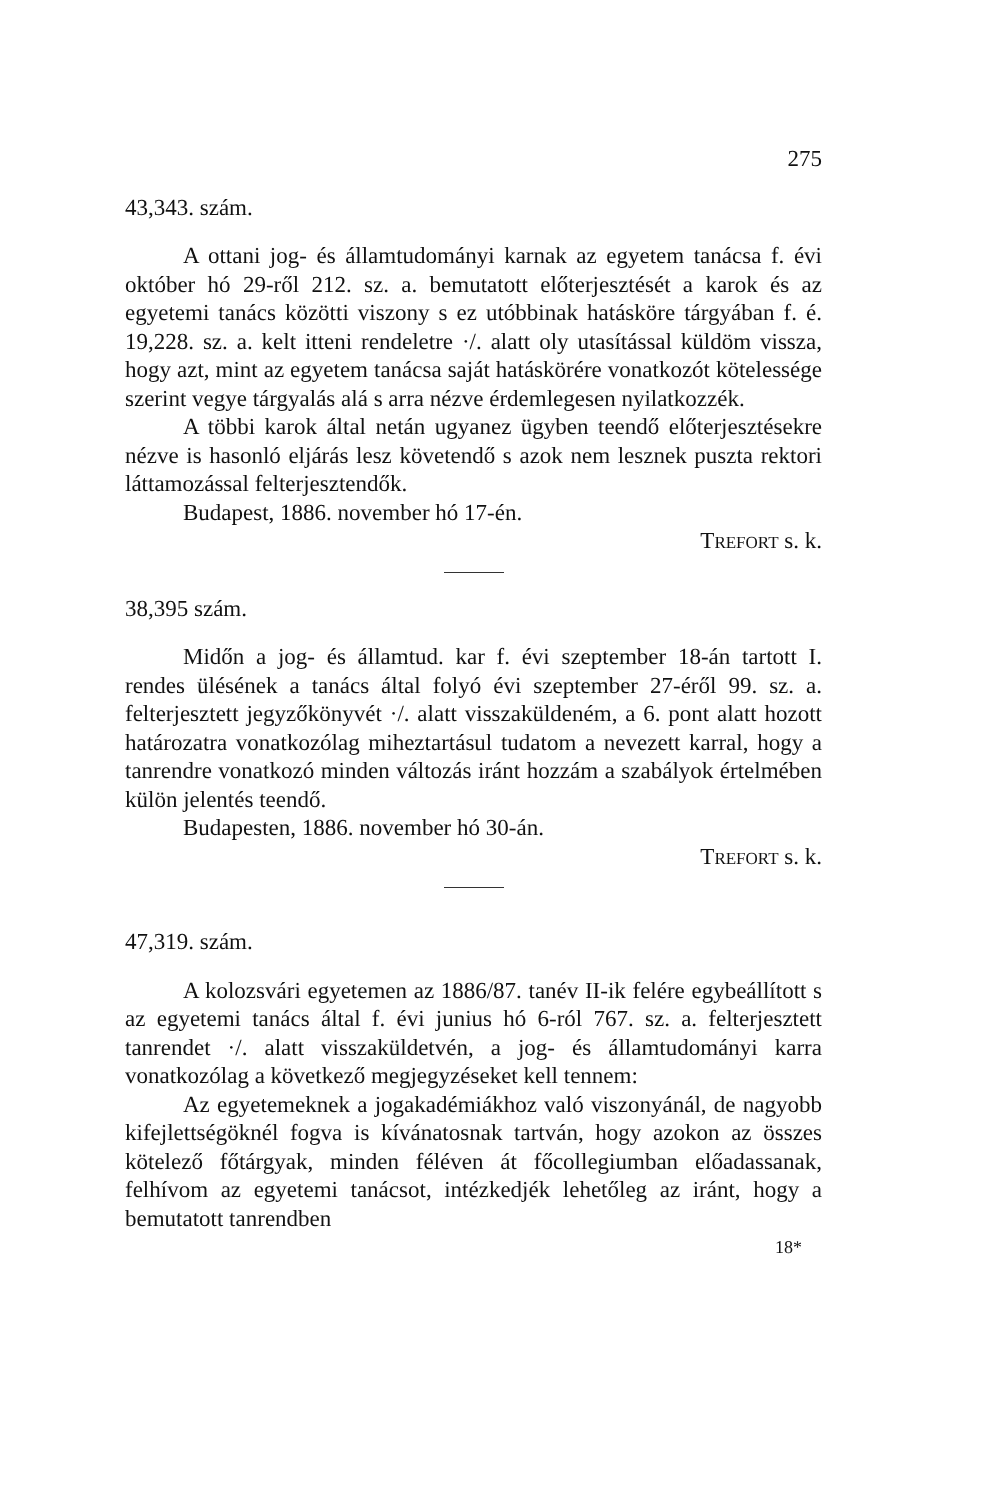275
43,343. szám.
A ottani jog- és államtudományi karnak az egyetem tanácsa f. évi október hó 29-ről 212. sz. a. bemutatott előterjesztését a karok és az egyetemi tanács közötti viszony s ez utóbbinak hatásköre tárgyában f. é. 19,228. sz. a. kelt itteni rendeletre ·/. alatt oly utasítással küldöm vissza, hogy azt, mint az egyetem tanácsa saját hatáskörére vonatkozót kötelessége szerint vegye tárgyalás alá s arra nézve érdemlegesen nyilatkozzék.
A többi karok által netán ugyanez ügyben teendő előterjesztésekre nézve is hasonló eljárás lesz követendő s azok nem lesznek puszta rektori láttamozással felterjesztendők.
Budapest, 1886. november hó 17-én.
TREFORT s. k.
38,395 szám.
Midőn a jog- és államtud. kar f. évi szeptember 18-án tartott I. rendes ülésének a tanács által folyó évi szeptember 27-éről 99. sz. a. felterjesztett jegyzőkönyvét ·/. alatt visszaküldeném, a 6. pont alatt hozott határozatra vonatkozólag miheztartásul tudatom a nevezett karral, hogy a tanrendre vonatkozó minden változás iránt hozzám a szabályok értelmében külön jelentés teendő.
Budapesten, 1886. november hó 30-án.
TREFORT s. k.
47,319. szám.
A kolozsvári egyetemen az 1886/87. tanév II-ik felére egybeállított s az egyetemi tanács által f. évi junius hó 6-ról 767. sz. a. felterjesztett tanrendet ·/. alatt visszaküldetvén, a jog- és államtudományi karra vonatkozólag a következő megjegyzéseket kell tennem:
Az egyetemeknek a jogakadémiákhoz való viszonyánál, de nagyobb kifejlettségöknél fogva is kívánatosnak tartván, hogy azokon az összes kötelező főtárgyak, minden féléven át főcollegiumban előadassanak, felhívom az egyetemi tanácsot, intézkedjék lehetőleg az iránt, hogy a bemutatott tanrendben
18*